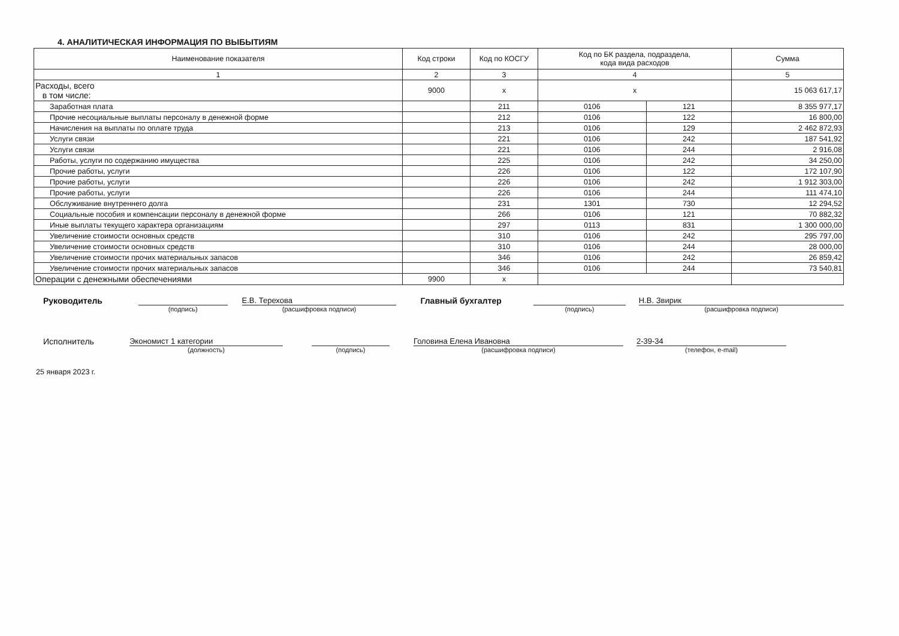4. АНАЛИТИЧЕСКАЯ ИНФОРМАЦИЯ ПО ВЫБЫТИЯМ
| Наименование показателя | Код строки | Код по КОСГУ | Код по БК раздела, подраздела, кода вида расходов | | Сумма |
| --- | --- | --- | --- | --- | --- |
| 1 | 2 | 3 | 4 | | 5 |
| Расходы, всего в том числе: | 9000 | x | x | | 15 063 617,17 |
| Заработная плата | | 211 | 0106 | 121 | 8 355 977,17 |
| Прочие несоциальные выплаты персоналу в денежной форме | | 212 | 0106 | 122 | 16 800,00 |
| Начисления на выплаты по оплате труда | | 213 | 0106 | 129 | 2 462 872,93 |
| Услуги связи | | 221 | 0106 | 242 | 187 541,92 |
| Услуги связи | | 221 | 0106 | 244 | 2 916,08 |
| Работы, услуги по содержанию имущества | | 225 | 0106 | 242 | 34 250,00 |
| Прочие работы, услуги | | 226 | 0106 | 122 | 172 107,90 |
| Прочие работы, услуги | | 226 | 0106 | 242 | 1 912 303,00 |
| Прочие работы, услуги | | 226 | 0106 | 244 | 111 474,10 |
| Обслуживание внутреннего долга | | 231 | 1301 | 730 | 12 294,52 |
| Социальные пособия и компенсации персоналу в денежной форме | | 266 | 0106 | 121 | 70 882,32 |
| Иные выплаты текущего характера организациям | | 297 | 0113 | 831 | 1 300 000,00 |
| Увеличение стоимости основных средств | | 310 | 0106 | 242 | 295 797,00 |
| Увеличение стоимости основных средств | | 310 | 0106 | 244 | 28 000,00 |
| Увеличение стоимости прочих материальных запасов | | 346 | 0106 | 242 | 26 859,42 |
| Увеличение стоимости прочих материальных запасов | | 346 | 0106 | 244 | 73 540,81 |
| Операции с денежными обеспечениями | 9900 | x | | | |
Руководитель
(подпись)
Е.В. Терехова
(расшифровка подписи)
Главный бухгалтер
(подпись)
Н.В. Звирик
(расшифровка подписи)
Исполнитель Экономист 1 категории
(должность)
(подпись)
Головина Елена Ивановна
(расшифровка подписи)
2-39-34
(телефон, e-mail)
25 января 2023 г.